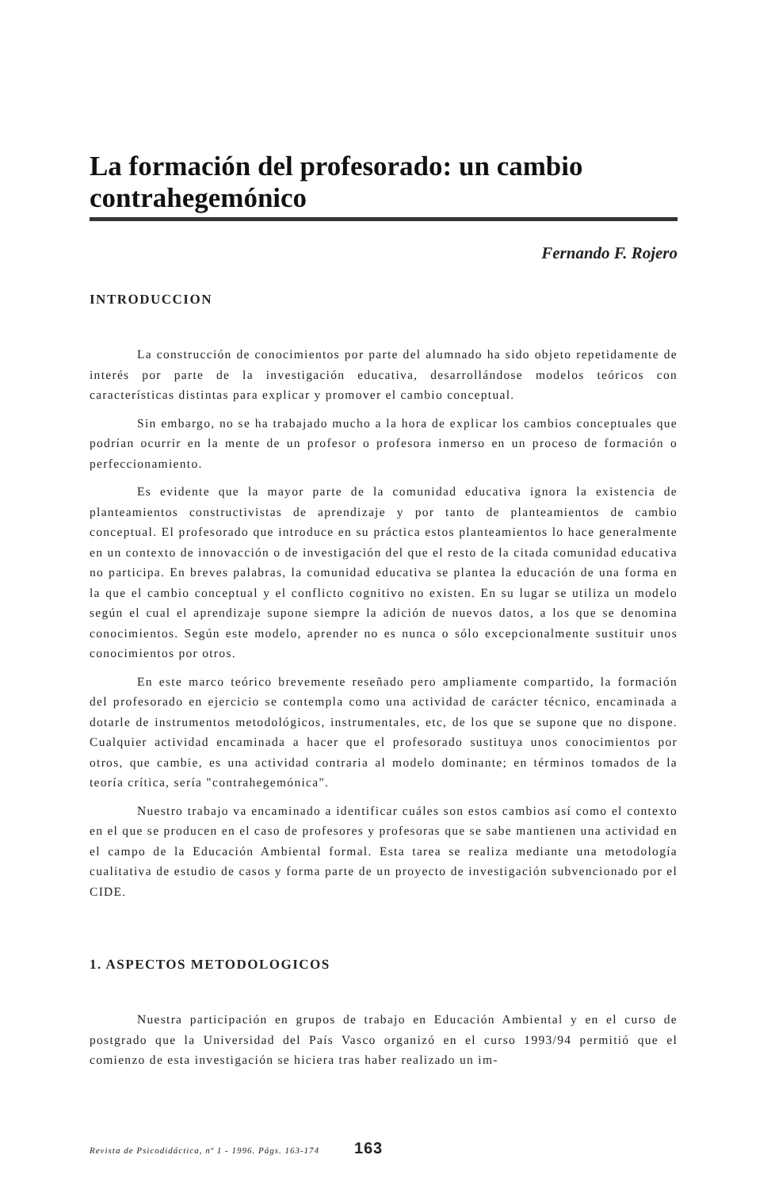La formación del profesorado: un cambio contrahegemónico
Fernando F. Rojero
INTRODUCCION
La construcción de conocimientos por parte del alumnado ha sido objeto repetidamente de interés por parte de la investigación educativa, desarrollándose modelos teóricos con características distintas para explicar y promover el cambio conceptual.
Sin embargo, no se ha trabajado mucho a la hora de explicar los cambios conceptuales que podrían ocurrir en la mente de un profesor o profesora inmerso en un proceso de formación o perfeccionamiento.
Es evidente que la mayor parte de la comunidad educativa ignora la existencia de planteamientos constructivistas de aprendizaje y por tanto de planteamientos de cambio conceptual. El profesorado que introduce en su práctica estos planteamientos lo hace generalmente en un contexto de innovacción o de investigación del que el resto de la citada comunidad educativa no participa. En breves palabras, la comunidad educativa se plantea la educación de una forma en la que el cambio conceptual y el conflicto cognitivo no existen. En su lugar se utiliza un modelo según el cual el aprendizaje supone siempre la adición de nuevos datos, a los que se denomina conocimientos. Según este modelo, aprender no es nunca o sólo excepcionalmente sustituir unos conocimientos por otros.
En este marco teórico brevemente reseñado pero ampliamente compartido, la formación del profesorado en ejercicio se contempla como una actividad de carácter técnico, encaminada a dotarle de instrumentos metodológicos, instrumentales, etc, de los que se supone que no dispone. Cualquier actividad encaminada a hacer que el profesorado sustituya unos conocimientos por otros, que cambie, es una actividad contraria al modelo dominante; en términos tomados de la teoría crítica, sería "contrahegemónica".
Nuestro trabajo va encaminado a identificar cuáles son estos cambios así como el contexto en el que se producen en el caso de profesores y profesoras que se sabe mantienen una actividad en el campo de la Educación Ambiental formal. Esta tarea se realiza mediante una metodología cualitativa de estudio de casos y forma parte de un proyecto de investigación subvencionado por el CIDE.
1. ASPECTOS METODOLOGICOS
Nuestra participación en grupos de trabajo en Educación Ambiental y en el curso de postgrado que la Universidad del País Vasco organizó en el curso 1993/94 permitió que el comienzo de esta investigación se hiciera tras haber realizado un im-
Revista de Psicodidáctica, nº 1 - 1996. Págs. 163-174 163